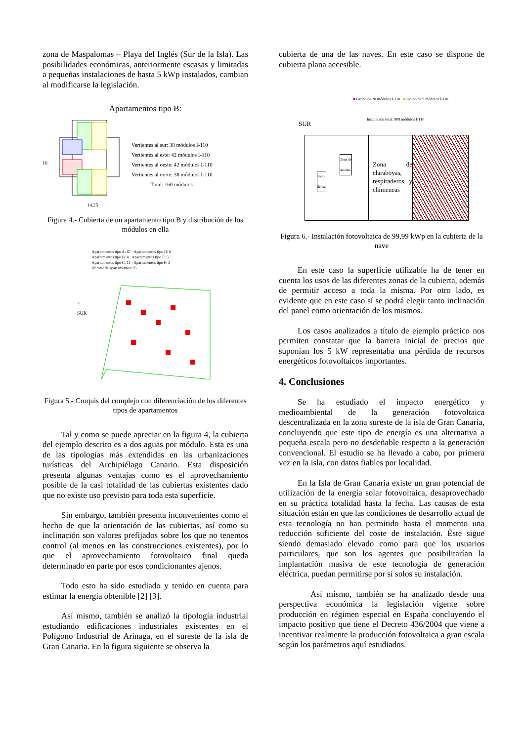zona de Maspalomas – Playa del Inglés (Sur de la Isla). Las posibilidades económicas, anteriormente escasas y limitadas a pequeñas instalaciones de hasta 5 kWp instalados, cambian al modificarse la legislación.
Apartamentos tipo B:
16
14.25
Vertientes al sur: 38 módulos I-110
Vertientes al este: 42 módulos I-110
Vertientes al oeste: 42 módulos I-110
Vertientes al norte: 38 módulos I-110
Total: 160 módulos
Figura 4.- Cubierta de un apartamento tipo B y distribución de los módulos en ella
⌖
SUR
Apartamentos tipo A: 67 · Apartamentos tipo D: 6
Apartamentos tipo B: 4 · Apartamentos tipo E: 5
Apartamentos tipo C: 11 · Apartamentos tipo F: 2
Nº total de apartamentos: 95
Figura 5.- Croquis del complejo con diferenciación de los diferentes tipos de apartamentos
Tal y como se puede apreciar en la figura 4, la cubierta del ejemplo descrito es a dos aguas por módulo. Esta es una de las tipologías más extendidas en las urbanizaciones turísticas del Archipiélago Canario. Esta disposición presenta algunas ventajas como es el aprovechamiento posible de la casi totalidad de las cubiertas existentes dado que no existe uso previsto para toda esta superficie.
Sin embargo, también presenta inconvenientes como el hecho de que la orientación de las cubiertas, así como su inclinación son valores prefijados sobre los que no tenemos control (al menos en las construcciones existentes), por lo que el aprovechamiento fotovoltaico final queda determinado en parte por esos condicionantes ajenos.
Todo esto ha sido estudiado y tenido en cuenta para estimar la energía obtenible [2] [3].
Así mismo, también se analizó la tipología industrial estudiando edificaciones industriales existentes en el Polígono Industrial de Arinaga, en el sureste de la isla de Gran Canaria. En la figura siguiente se observa la
cubierta de una de las naves. En este caso se dispone de cubierta plana accesible.
SUR
■ Grupo de 20 módulos I-110 ■ Grupo de 9 módulos I-110
Instalación total: 909 módulos I-110
Patio
de luz
Zona de
antenas
Zona de claraboyas, respiraderos y chimeneas
Figura 6.- Instalación fotovoltaica de 99,99 kWp en la cubierta de la nave
En este caso la superficie utilizable ha de tener en cuenta los usos de las diferentes zonas de la cubierta, además de permitir acceso a toda la misma. Por otro lado, es evidente que en este caso sí se podrá elegir tanto inclinación del panel como orientación de los mismos.
Los casos analizados a título de ejemplo práctico nos permiten constatar que la barrera inicial de precios que suponían los 5 kW representaba una pérdida de recursos energéticos fotovoltaicos importantes.
4. Conclusiones
Se ha estudiado el impacto energético y medioambiental de la generación fotovoltaica descentralizada en la zona sureste de la isla de Gran Canaria, concluyendo que este tipo de energía es una alternativa a pequeña escala pero no desdeñable respecto a la generación convencional. El estudio se ha llevado a cabo, por primera vez en la isla, con datos fiables por localidad.
En la Isla de Gran Canaria existe un gran potencial de utilización de la energía solar fotovoltaica, desaprovechado en su práctica totalidad hasta la fecha. Las causas de esta situación están en que las condiciones de desarrollo actual de esta tecnología no han permitido hasta el momento una reducción suficiente del coste de instalación. Éste sigue siendo demasiado elevado como para que los usuarios particulares, que son los agentes que posibilitarían la implantación masiva de este tecnología de generación eléctrica, puedan permitirse por sí solos su instalación.
Así mismo, también se ha analizado desde una perspectiva económica la legislación vigente sobre producción en régimen especial en España concluyendo el impacto positivo que tiene el Decreto 436/2004 que viene a incentivar realmente la producción fotovoltaica a gran escala según los parámetros aquí estudiados.